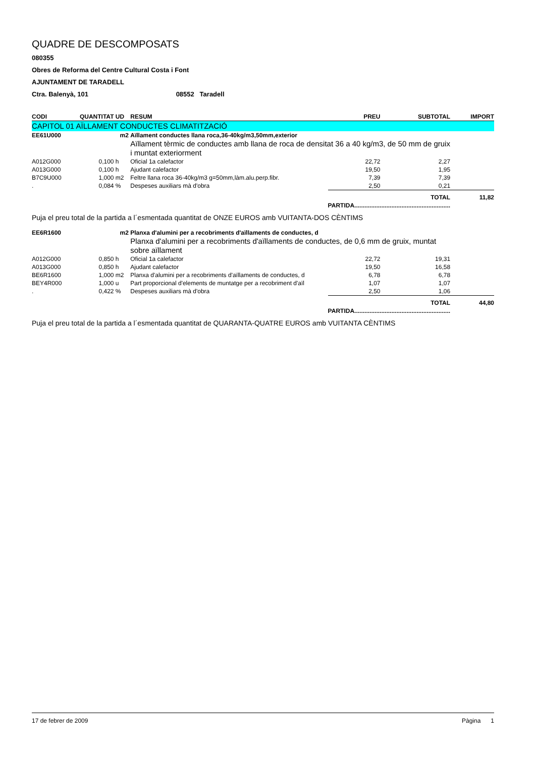QUADRE DE DESCOMPOSATS
080355
Obres de Reforma del Centre Cultural Costa i Font
AJUNTAMENT DE TARADELL
Ctra. Balenyà, 101 08552 Taradell
| CODI | QUANTITAT | UD | RESUM | PREU | SUBTOTAL | IMPORT |
| --- | --- | --- | --- | --- | --- | --- |
| CAPITOL 01 AÏLLAMENT CONDUCTES CLIMATITZACIÓ | | | | | | |
| EE61U000 | | m2 | Aïllament conductes llana roca,36-40kg/m3,50mm,exterior | | | |
| | | | Aïllament tèrmic de conductes amb llana de roca de densitat 36 a 40 kg/m3, de 50 mm de gruix i muntat exteriorment | | | |
| A012G000 | 0,100 | h | Oficial 1a calefactor | 22,72 | 2,27 | |
| A013G000 | 0,100 | h | Ajudant calefactor | 19,50 | 1,95 | |
| B7C9U000 | 1,000 | m2 | Feltre llana roca 36-40kg/m3 g=50mm,làm.alu.perp.fibr. | 7,39 | 7,39 | |
| . | 0,084 | % | Despeses auxiliars mà d'obra | 2,50 | 0,21 | |
| | | | | TOTAL PARTIDA......................................................... | | 11,82 |
| Puja el preu total de la partida a l´esmentada quantitat de ONZE EUROS amb VUITANTA-DOS CÈNTIMS | | | | | | |
| EE6R1600 | | m2 | Planxa d'alumini per a recobriments d'aïllaments de conductes, d | | | |
| | | | Planxa d'alumini per a recobriments d'aïllaments de conductes, de 0,6 mm de gruix, muntat sobre aïllament | | | |
| A012G000 | 0,850 | h | Oficial 1a calefactor | 22,72 | 19,31 | |
| A013G000 | 0,850 | h | Ajudant calefactor | 19,50 | 16,58 | |
| BE6R1600 | 1,000 | m2 | Planxa d'alumini per a recobriments d'aïllaments de conductes, d | 6,78 | 6,78 | |
| BEY4R000 | 1,000 | u | Part proporcional d'elements de muntatge per a recobriment d'aïl | 1,07 | 1,07 | |
| . | 0,422 | % | Despeses auxiliars mà d'obra | 2,50 | 1,06 | |
| | | | | TOTAL PARTIDA......................................................... | | 44,80 |
| Puja el preu total de la partida a l´esmentada quantitat de QUARANTA-QUATRE EUROS amb VUITANTA CÈNTIMS | | | | | | |
17 de febrer de 2009 Pàgina 1